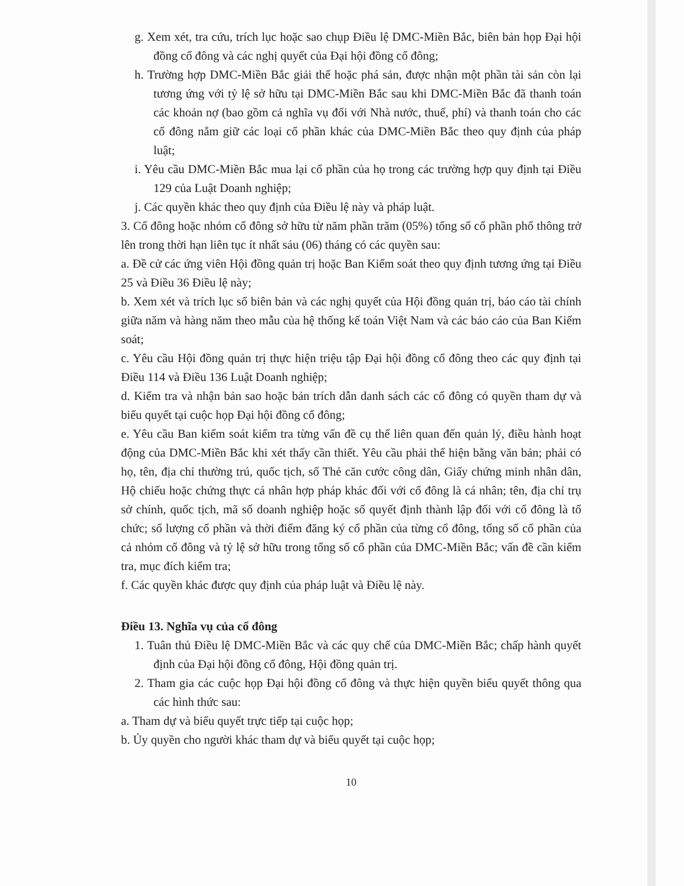g. Xem xét, tra cứu, trích lục hoặc sao chụp Điều lệ DMC-Miền Bắc, biên bản họp Đại hội đồng cổ đông và các nghị quyết của Đại hội đồng cổ đông;
h. Trường hợp DMC-Miền Bắc giải thể hoặc phá sản, được nhận một phần tài sản còn lại tương ứng với tỷ lệ sở hữu tại DMC-Miền Bắc sau khi DMC-Miền Bắc đã thanh toán các khoản nợ (bao gồm cả nghĩa vụ đối với Nhà nước, thuế, phí) và thanh toán cho các cổ đông nắm giữ các loại cổ phần khác của DMC-Miền Bắc theo quy định của pháp luật;
i. Yêu cầu DMC-Miền Bắc mua lại cổ phần của họ trong các trường hợp quy định tại Điều 129 của Luật Doanh nghiệp;
j. Các quyền khác theo quy định của Điều lệ này và pháp luật.
3. Cổ đông hoặc nhóm cổ đông sở hữu từ năm phần trăm (05%) tổng số cổ phần phổ thông trở lên trong thời hạn liên tục ít nhất sáu (06) tháng có các quyền sau:
a. Đề cử các ứng viên Hội đồng quản trị hoặc Ban Kiểm soát theo quy định tương ứng tại Điều 25 và Điều 36 Điều lệ này;
b. Xem xét và trích lục sổ biên bản và các nghị quyết của Hội đồng quản trị, báo cáo tài chính giữa năm và hàng năm theo mẫu của hệ thống kế toán Việt Nam và các báo cáo của Ban Kiểm soát;
c. Yêu cầu Hội đồng quản trị thực hiện triệu tập Đại hội đồng cổ đông theo các quy định tại Điều 114 và Điều 136 Luật Doanh nghiệp;
d. Kiểm tra và nhận bản sao hoặc bản trích dẫn danh sách các cổ đông có quyền tham dự và biểu quyết tại cuộc họp Đại hội đồng cổ đông;
e. Yêu cầu Ban kiểm soát kiểm tra từng vấn đề cụ thể liên quan đến quản lý, điều hành hoạt động của DMC-Miền Bắc khi xét thấy cần thiết. Yêu cầu phải thể hiện bằng văn bản; phải có họ, tên, địa chỉ thường trú, quốc tịch, số Thẻ căn cước công dân, Giấy chứng minh nhân dân, Hộ chiếu hoặc chứng thực cá nhân hợp pháp khác đối với cổ đông là cá nhân; tên, địa chỉ trụ sở chính, quốc tịch, mã số doanh nghiệp hoặc số quyết định thành lập đối với cổ đông là tổ chức; số lượng cổ phần và thời điểm đăng ký cổ phần của từng cổ đông, tổng số cổ phần của cả nhóm cổ đông và tỷ lệ sở hữu trong tổng số cổ phần của DMC-Miền Bắc; vấn đề cần kiểm tra, mục đích kiểm tra;
f. Các quyền khác được quy định của pháp luật và Điều lệ này.
Điều 13. Nghĩa vụ của cổ đông
1. Tuân thủ Điều lệ DMC-Miền Bắc và các quy chế của DMC-Miền Bắc; chấp hành quyết định của Đại hội đồng cổ đông, Hội đồng quản trị.
2. Tham gia các cuộc họp Đại hội đồng cổ đông và thực hiện quyền biểu quyết thông qua các hình thức sau:
a. Tham dự và biểu quyết trực tiếp tại cuộc họp;
b. Ủy quyền cho người khác tham dự và biểu quyết tại cuộc họp;
10